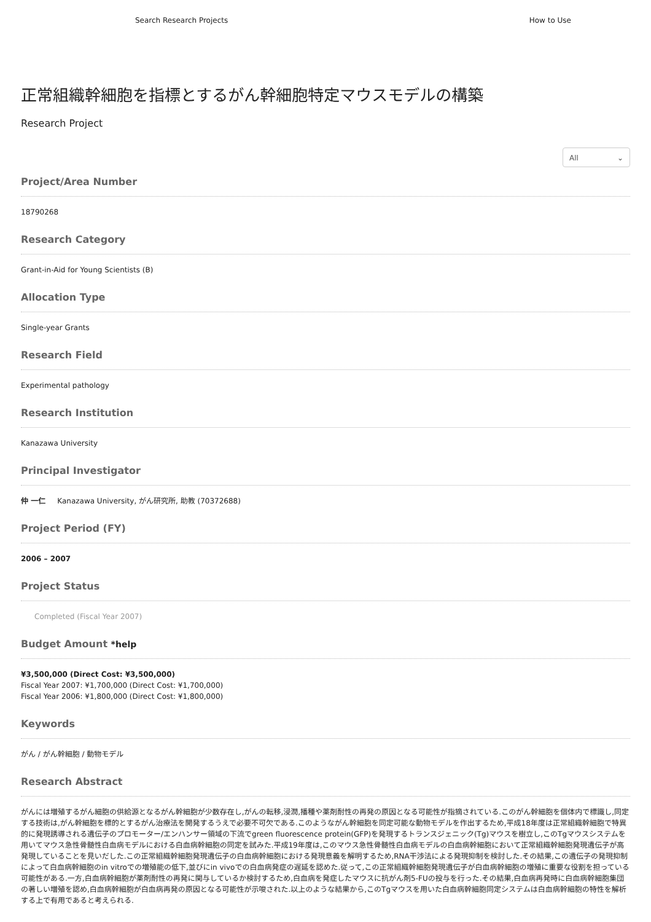Search Research Projects How to Use
正常組織幹細胞を指標とするがん幹細胞特定マウスモデルの構築
Research Project
All ⌄
Project/Area Number
18790268
Research Category
Grant-in-Aid for Young Scientists (B)
Allocation Type
Single-year Grants
Research Field
Experimental pathology
Research Institution
Kanazawa University
Principal Investigator
仲 一仁 Kanazawa University, がん研究所, 助教 (70372688)
Project Period (FY)
2006 – 2007
Project Status
Completed (Fiscal Year 2007)
Budget Amount *help
¥3,500,000 (Direct Cost: ¥3,500,000)
Fiscal Year 2007: ¥1,700,000 (Direct Cost: ¥1,700,000)
Fiscal Year 2006: ¥1,800,000 (Direct Cost: ¥1,800,000)
Keywords
がん / がん幹細胞 / 動物モデル
Research Abstract
がんには増殖するがん細胞の供給源となるがん幹細胞が少数存在し,がんの転移,浸潤,播種や薬剤耐性の再発の原因となる可能性が指摘されている.このがん幹細胞を個体内で標識し,同定する技術は,がん幹細胞を標的とするがん治療法を開発するうえで必要不可欠である.このようながん幹細胞を同定可能な動物モデルを作出するため,平成18年度は正常組織幹細胞で特異的に発現誘導される遺伝子のプロモーター/エンハンサー領域の下流でgreen fluorescence protein(GFP)を発現するトランスジェニック(Tg)マウスを樹立し,このTgマウスシステムを用いてマウス急性骨髄性白血病モデルにおける白血病幹細胞の同定を試みた.平成19年度は,このマウス急性骨髄性白血病モデルの白血病幹細胞において正常組織幹細胞発現遺伝子が高発現していることを見いだした.この正常組織幹細胞発現遺伝子の白血病幹細胞における発現意義を解明するため,RNA干渉法による発現抑制を検討した.その結果,この遺伝子の発現抑制によって白血病幹細胞のin vitroでの増殖能の低下,並びにin vivoでの白血病発症の遅延を認めた.従って,この正常組織幹細胞発現遺伝子が白血病幹細胞の増殖に重要な役割を担っている可能性がある.一方,白血病幹細胞が薬剤耐性の再発に関与しているか検討するため,白血病を発症したマウスに抗がん剤5-FUの投与を行った.その結果,白血病再発時に白血病幹細胞集団の著しい増殖を認め,白血病幹細胞が白血病再発の原因となる可能性が示唆された.以上のような結果から,このTgマウスを用いた白血病幹細胞同定システムは白血病幹細胞の特性を解析する上で有用であると考えられる.